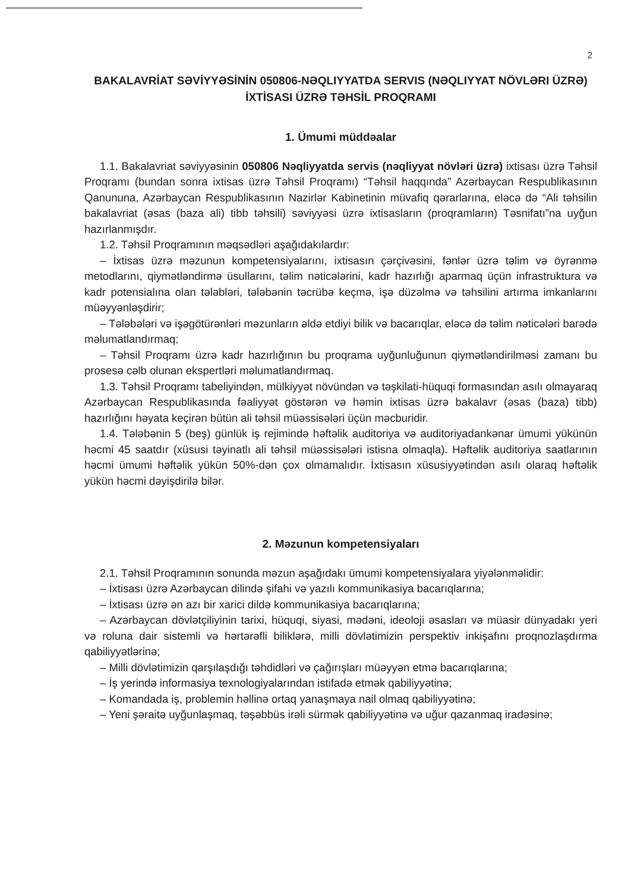2
BAKALAVRİAT SƏVİYYƏSİNİN 050806-NƏQLIYYATDA SERVIS (NƏQLIYYAT NÖVLƏRI ÜZRƏ) İXTİSASI ÜZRƏ TƏHSİL PROQRAMI
1. Ümumi müddəalar
1.1. Bakalavriat səviyyəsinin 050806 Nəqliyyatda servis (nəqliyyat növləri üzrə) ixtisası üzrə Təhsil Proqramı (bundan sonra ixtisas üzrə Təhsil Proqramı) “Təhsil haqqında” Azərbaycan Respublikasının Qanununa, Azərbaycan Respublikasının Nazirlər Kabinetinin müvafiq qərarlarına, eləcə də “Ali təhsilin bakalavriat (əsas (baza ali) tibb təhsili) səviyyəsi üzrə ixtisasların (proqramların) Təsnifatı”na uyğun hazırlanmışdır.
1.2. Təhsil Proqramının məqsədləri aşağıdakılardır:
– İxtisas üzrə məzunun kompetensiyalarını, ixtisasın çərçivəsini, fənlər üzrə təlim və öyrənmə metodlarını, qiymətləndirmə üsullarını, təlim nəticələrini, kadr hazırlığı aparmaq üçün infrastruktura və kadr potensialına olan tələbləri, tələbənin təcrübə keçmə, işə düzəlmə və təhsilini artırma imkanlarını müəyyənləşdirir;
– Tələbələri və işəgötürənləri məzunların əldə etdiyi bilik və bacarıqlar, eləcə də təlim nəticələri barədə məlumatlandırmaq;
– Təhsil Proqramı üzrə kadr hazırlığının bu proqrama uyğunluğunun qiymətləndirilməsi zamanı bu prosesə cəlb olunan ekspertləri məlumatlandırmaq.
1.3. Təhsil Proqramı tabeliyindən, mülkiyyət növündən və təşkilati-hüquqi formasından asılı olmayaraq Azərbaycan Respublikasında fəaliyyət göstərən və həmin ixtisas üzrə bakalavr (əsas (baza) tibb) hazırlığını həyata keçirən bütün ali təhsil müəssisələri üçün məcburidir.
1.4. Tələbənin 5 (beş) günlük iş rejimində həftəlik auditoriya və auditoriyadankənar ümumi yükünün həcmi 45 saatdır (xüsusi təyinatlı ali təhsil müəssisələri istisna olmaqla). Həftəlik auditoriya saatlarının həcmi ümumi həftəlik yükün 50%-dən çox olmamalıdır. İxtisasın xüsusiyyətindən asılı olaraq həftəlik yükün həcmi dəyişdirilə bilər.
2. Məzunun kompetensiyaları
2.1. Təhsil Proqramının sonunda məzun aşağıdakı ümumi kompetensiyalara yiyələnməlidir:
– İxtisası üzrə Azərbaycan dilində şifahi və yazılı kommunikasiya bacarıqlarına;
– İxtisası üzrə ən azı bir xarici dildə kommunikasiya bacarıqlarına;
– Azərbaycan dövlətçiliyinin tarixi, hüquqi, siyasi, mədəni, ideoloji əsasları və müasir dünyadakı yeri və roluna dair sistemli və hərtərəfli biliklərə, milli dövlətimizin perspektiv inkişafını proqnozlaşdırma qabiliyyətlərinə;
– Milli dövlətimizin qarşılaşdığı təhdidləri və çağırışları müəyyən etmə bacarıqlarına;
– İş yerində informasiya texnologiyalarından istifadə etmək qabiliyyətinə;
– Komandada iş, problemin həllinə ortaq yanaşmaya nail olmaq qabiliyyətinə;
– Yeni şəraitə uyğunlaşmaq, təşəbbüs irəli sürmək qabiliyyətinə və uğur qazanmaq iradəsinə;